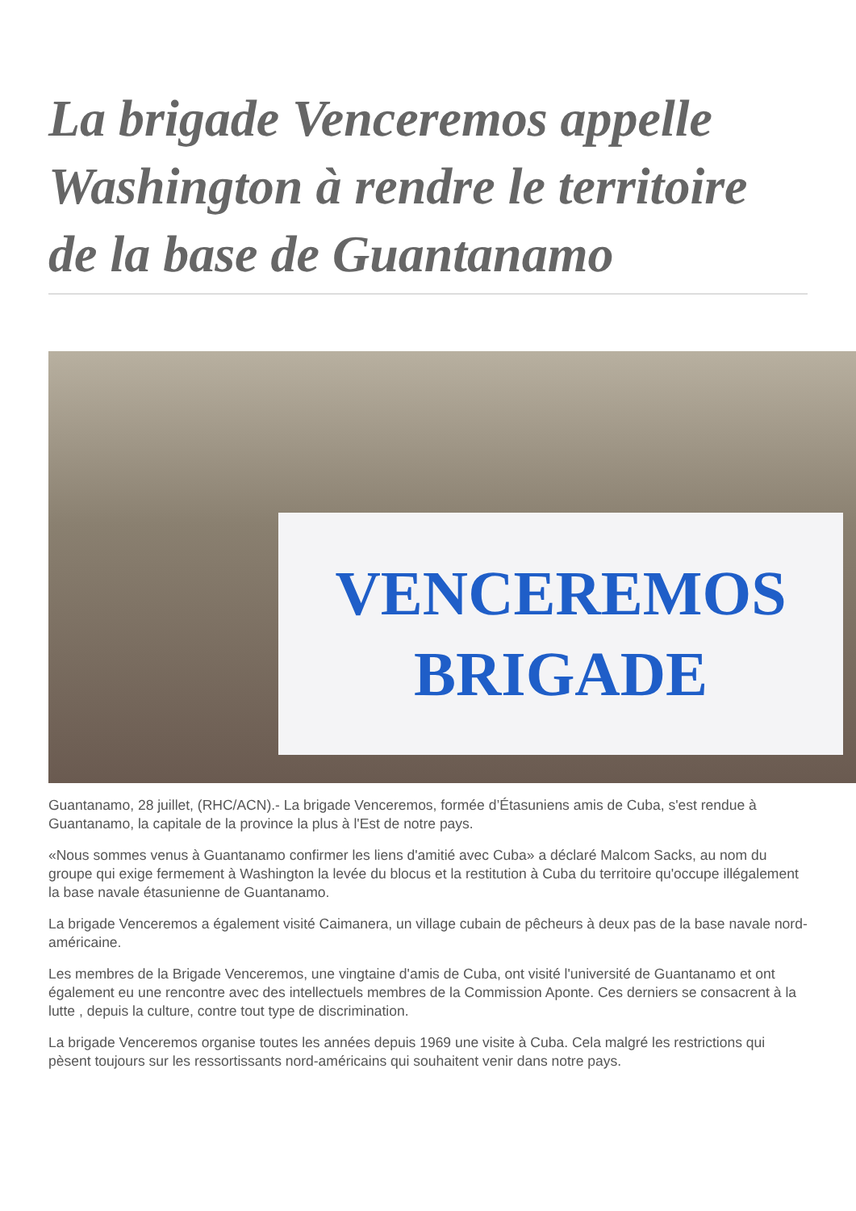La brigade Venceremos appelle Washington à rendre le territoire de la base de Guantanamo
VENCEREMOS
BRIGADE
Guantanamo, 28 juillet, (RHC/ACN).- La brigade Venceremos, formée d’Étasuniens amis de Cuba, s'est rendue à Guantanamo, la capitale de la province la plus à l'Est de notre pays.
«Nous sommes venus à Guantanamo confirmer les liens d'amitié avec Cuba» a déclaré Malcom Sacks, au nom du groupe qui exige fermement à Washington la levée du blocus et la restitution à Cuba du territoire qu'occupe illégalement la base navale étasunienne de Guantanamo.
La brigade Venceremos a également visité Caimanera, un village cubain de pêcheurs à deux pas de la base navale nord-américaine.
Les membres de la Brigade Venceremos, une vingtaine d'amis de Cuba, ont visité l'université de Guantanamo et ont également eu une rencontre avec des intellectuels membres de la Commission Aponte. Ces derniers se consacrent à la lutte , depuis la culture, contre tout type de discrimination.
La brigade Venceremos organise toutes les années depuis 1969 une visite à Cuba. Cela malgré les restrictions qui pèsent toujours sur les ressortissants nord-américains qui souhaitent venir dans notre pays.